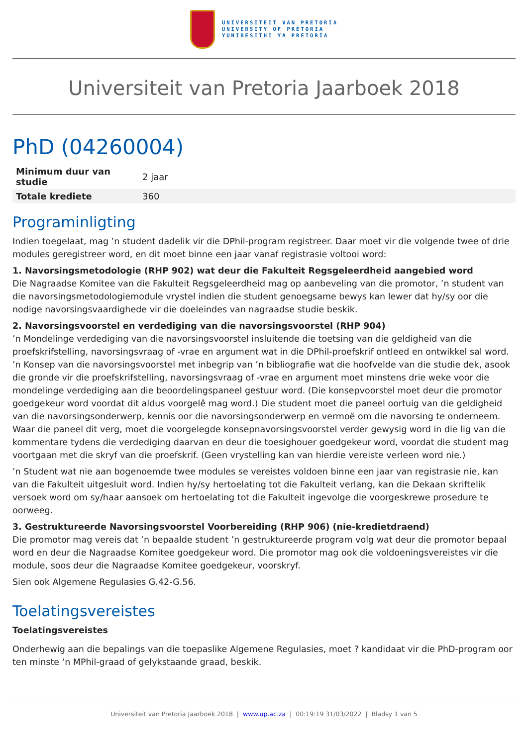UNIVERSITEIT VAN PRETORIA
UNIVERSITY OF PRETORIA
YUNIBESITHI YA PRETORIA
Universiteit van Pretoria Jaarboek 2018
PhD (04260004)
| Minimum duur van studie | 2 jaar |
| Totale krediete | 360 |
Programinligting
Indien toegelaat, mag ’n student dadelik vir die DPhil-program registreer. Daar moet vir die volgende twee of drie modules geregistreer word, en dit moet binne een jaar vanaf registrasie voltooi word:
1. Navorsingsmetodologie (RHP 902) wat deur die Fakulteit Regsgeleerdheid aangebied word
Die Nagraadse Komitee van die Fakulteit Regsgeleerdheid mag op aanbeveling van die promotor, ’n student van die navorsingsmetodologiemodule vrystel indien die student genoegsame bewys kan lewer dat hy/sy oor die nodige navorsingsvaardighede vir die doeleindes van nagraadse studie beskik.
2. Navorsingsvoorstel en verdediging van die navorsingsvoorstel (RHP 904)
’n Mondelinge verdediging van die navorsingsvoorstel insluitende die toetsing van die geldigheid van die proefskrifstelling, navorsingsvraag of -vrae en argument wat in die DPhil-proefskrif ontleed en ontwikkel sal word. ’n Konsep van die navorsingsvoorstel met inbegrip van ’n bibliografie wat die hoofvelde van die studie dek, asook die gronde vir die proefskrifstelling, navorsingsvraag of -vrae en argument moet minstens drie weke voor die mondelinge verdediging aan die beoordelingspaneel gestuur word. (Die konsepvoorstel moet deur die promotor goedgekeur word voordat dit aldus voorgelê mag word.) Die student moet die paneel oortuig van die geldigheid van die navorsingsonderwerp, kennis oor die navorsingsonderwerp en vermoë om die navorsing te onderneem. Waar die paneel dit verg, moet die voorgelegde konsepnavorsingsvoorstel verder gewysig word in die lig van die kommentare tydens die verdediging daarvan en deur die toesighouer goedgekeur word, voordat die student mag voortgaan met die skryf van die proefskrif. (Geen vrystelling kan van hierdie vereiste verleen word nie.)
’n Student wat nie aan bogenoemde twee modules se vereistes voldoen binne een jaar van registrasie nie, kan van die Fakulteit uitgesluit word. Indien hy/sy hertoelating tot die Fakulteit verlang, kan die Dekaan skriftelik versoek word om sy/haar aansoek om hertoelating tot die Fakulteit ingevolge die voorgeskrewe prosedure te oorweeg.
3. Gestruktureerde Navorsingsvoorstel Voorbereiding (RHP 906) (nie-kredietdraend)
Die promotor mag vereis dat ’n bepaalde student ’n gestruktureerde program volg wat deur die promotor bepaal word en deur die Nagraadse Komitee goedgekeur word. Die promotor mag ook die voldoeningsvereistes vir die module, soos deur die Nagraadse Komitee goedgekeur, voorskryf.
Sien ook Algemene Regulasies G.42-G.56.
Toelatingsvereistes
Toelatingsvereistes
Onderhewig aan die bepalings van die toepaslike Algemene Regulasies, moet ? kandidaat vir die PhD-program oor ten minste ‘n MPhil-graad of gelykstaande graad, beskik.
Universiteit van Pretoria Jaarboek 2018 | www.up.ac.za | 00:19:19 31/03/2022 | Bladsy 1 van 5